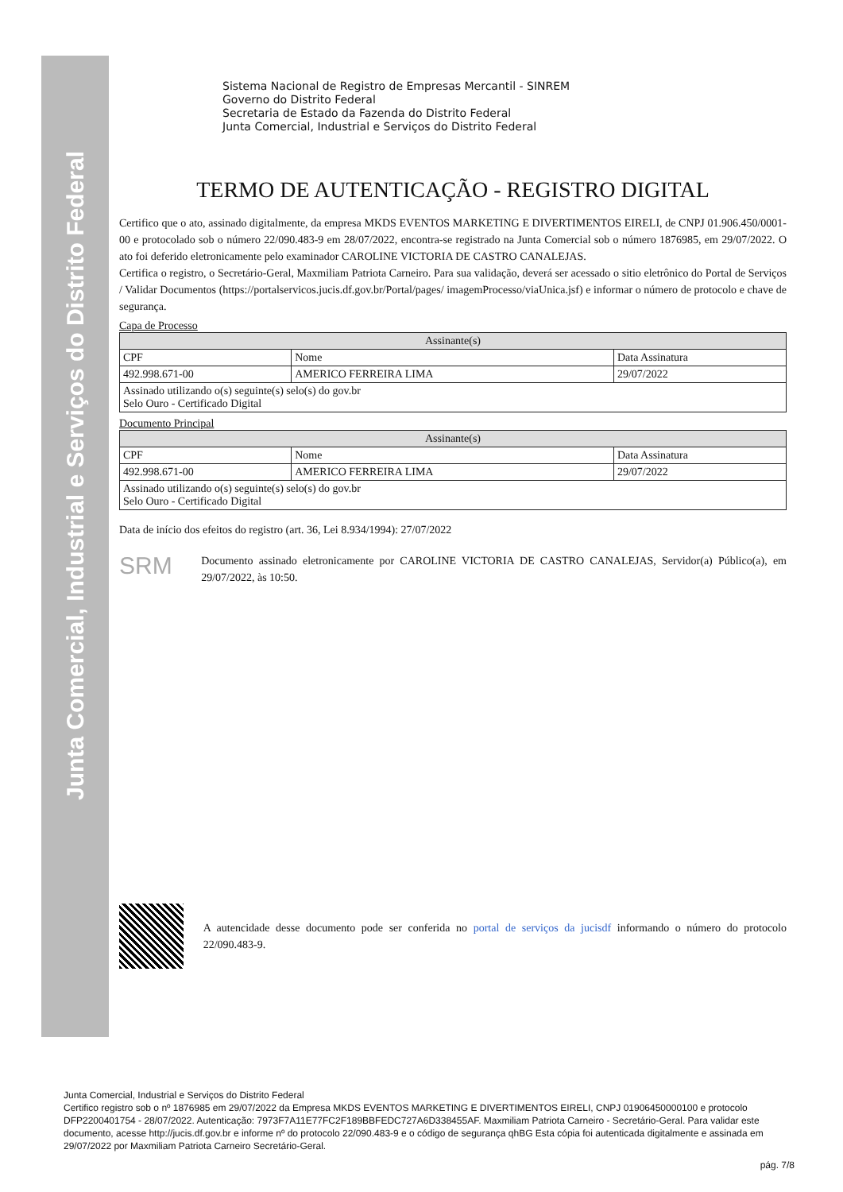Junta Comercial, Industrial e Serviços do Distrito Federal
Sistema Nacional de Registro de Empresas Mercantil - SINREM
Governo do Distrito Federal
Secretaria de Estado da Fazenda do Distrito Federal
Junta Comercial, Industrial e Serviços do Distrito Federal
TERMO DE AUTENTICAÇÃO - REGISTRO DIGITAL
Certifico que o ato, assinado digitalmente, da empresa MKDS EVENTOS MARKETING E DIVERTIMENTOS EIRELI, de CNPJ 01.906.450/0001-00 e protocolado sob o número 22/090.483-9 em 28/07/2022, encontra-se registrado na Junta Comercial sob o número 1876985, em 29/07/2022. O ato foi deferido eletronicamente pelo examinador CAROLINE VICTORIA DE CASTRO CANALEJAS.
Certifica o registro, o Secretário-Geral, Maxmiliam Patriota Carneiro. Para sua validação, deverá ser acessado o sitio eletrônico do Portal de Serviços / Validar Documentos (https://portalservicos.jucis.df.gov.br/Portal/pages/ imagemProcesso/viaUnica.jsf) e informar o número de protocolo e chave de segurança.
Capa de Processo
| Assinante(s) | | |
| --- | --- | --- |
| CPF | Nome | Data Assinatura |
| 492.998.671-00 | AMERICO FERREIRA LIMA | 29/07/2022 |
| Assinado utilizando o(s) seguinte(s) selo(s) do gov.br Selo Ouro - Certificado Digital | | |
Documento Principal
| Assinante(s) | | |
| --- | --- | --- |
| CPF | Nome | Data Assinatura |
| 492.998.671-00 | AMERICO FERREIRA LIMA | 29/07/2022 |
| Assinado utilizando o(s) seguinte(s) selo(s) do gov.br Selo Ouro - Certificado Digital | | |
Data de início dos efeitos do registro (art. 36, Lei 8.934/1994): 27/07/2022
SRM
Documento assinado eletronicamente por CAROLINE VICTORIA DE CASTRO CANALEJAS, Servidor(a) Público(a), em 29/07/2022, às 10:50.
A autencidade desse documento pode ser conferida no portal de serviços da jucisdf informando o número do protocolo 22/090.483-9.
Junta Comercial, Industrial e Serviços do Distrito Federal
Certifico registro sob o nº 1876985 em 29/07/2022 da Empresa MKDS EVENTOS MARKETING E DIVERTIMENTOS EIRELI, CNPJ 01906450000100 e protocolo DFP2200401754 - 28/07/2022. Autenticação: 7973F7A11E77FC2F189BBFEDC727A6D338455AF. Maxmiliam Patriota Carneiro - Secretário-Geral. Para validar este documento, acesse http://jucis.df.gov.br e informe nº do protocolo 22/090.483-9 e o código de segurança qhBG Esta cópia foi autenticada digitalmente e assinada em 29/07/2022 por Maxmiliam Patriota Carneiro Secretário-Geral.
pág. 7/8